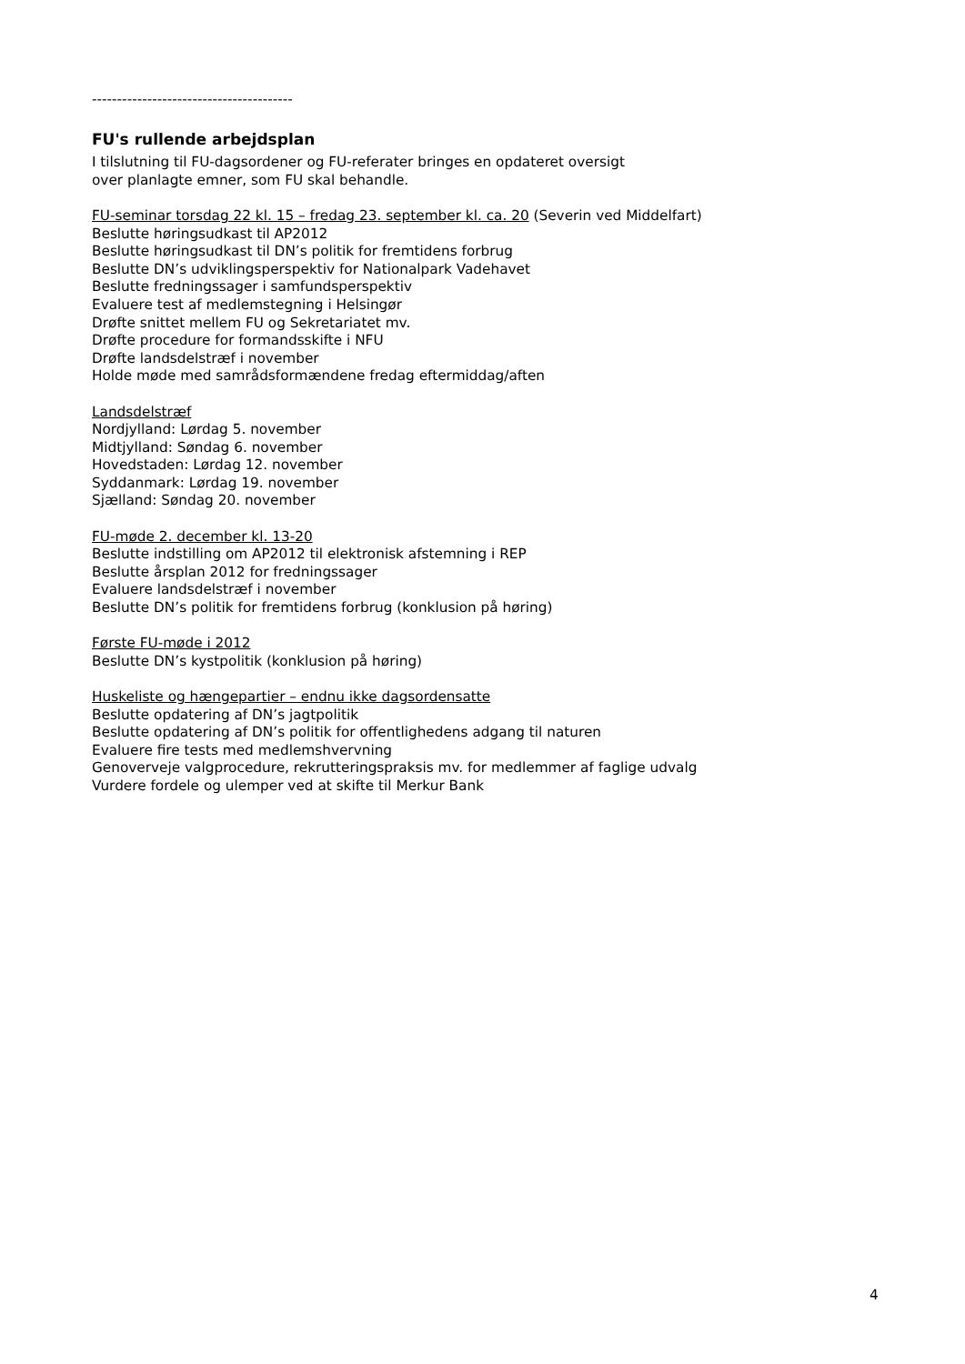----------------------------------------
FU's rullende arbejdsplan
I tilslutning til FU-dagsordener og FU-referater bringes en opdateret oversigt
over planlagte emner, som FU skal behandle.
FU-seminar torsdag 22 kl. 15 – fredag 23. september kl. ca. 20 (Severin ved Middelfart)
Beslutte høringsudkast til AP2012
Beslutte høringsudkast til DN’s politik for fremtidens forbrug
Beslutte DN’s udviklingsperspektiv for Nationalpark Vadehavet
Beslutte fredningssager i samfundsperspektiv
Evaluere test af medlemstegning i Helsingør
Drøfte snittet mellem FU og Sekretariatet mv.
Drøfte procedure for formandsskifte i NFU
Drøfte landsdelstræf i november
Holde møde med samrådsformændene fredag eftermiddag/aften
Landsdelstræf
Nordjylland: Lørdag 5. november
Midtjylland: Søndag 6. november
Hovedstaden: Lørdag 12. november
Syddanmark: Lørdag 19. november
Sjælland: Søndag 20. november
FU-møde 2. december kl. 13-20
Beslutte indstilling om AP2012 til elektronisk afstemning i REP
Beslutte årsplan 2012 for fredningssager
Evaluere landsdelstræf i november
Beslutte DN’s politik for fremtidens forbrug (konklusion på høring)
Første FU-møde i 2012
Beslutte DN’s kystpolitik (konklusion på høring)
Huskeliste og hængepartier – endnu ikke dagsordensatte
Beslutte opdatering af DN’s jagtpolitik
Beslutte opdatering af DN’s politik for offentlighedens adgang til naturen
Evaluere fire tests med medlemshvervning
Genoverveje valgprocedure, rekrutteringspraksis mv. for medlemmer af faglige udvalg
Vurdere fordele og ulemper ved at skifte til Merkur Bank
4